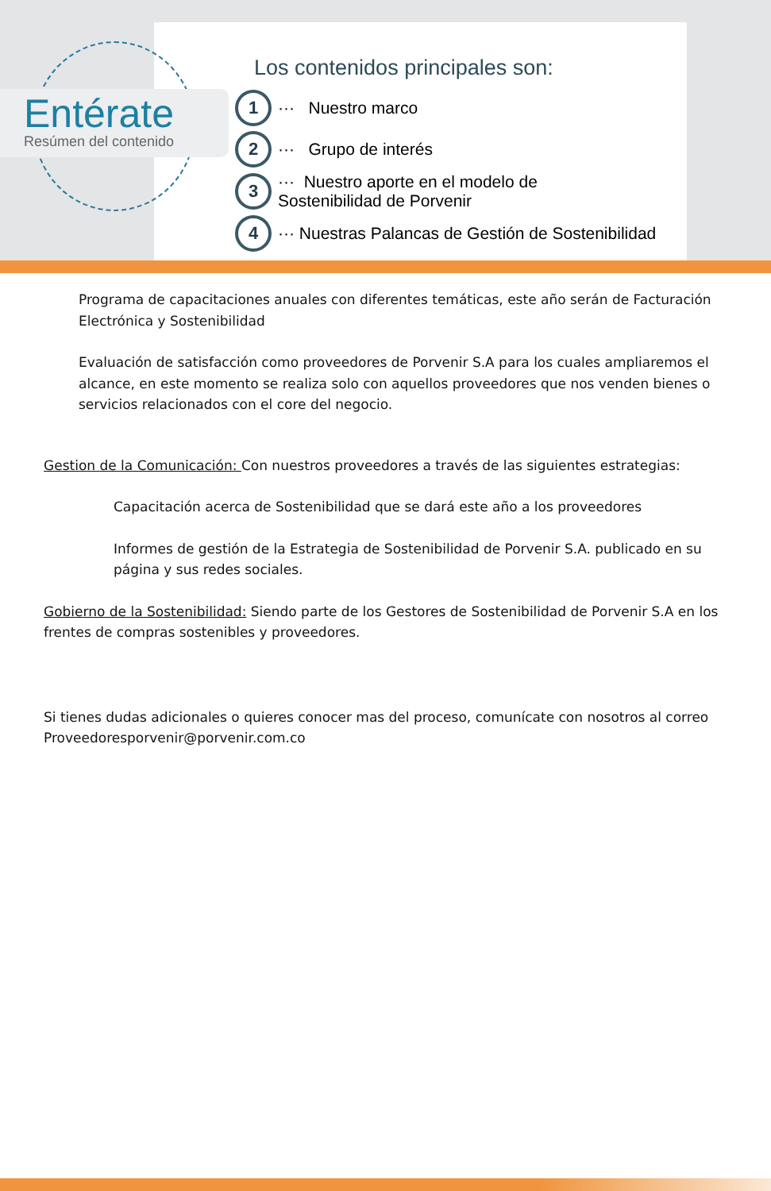Entérate
Resúmen del contenido
Los contenidos principales son:
1 ··· Nuestro marco
2 ··· Grupo de interés
3 ··· Nuestro aporte en el modelo de
Sostenibilidad de Porvenir
4 ··· Nuestras Palancas de Gestión de Sostenibilidad
Programa de capacitaciones anuales con diferentes temáticas, este año serán de Facturación Electrónica y Sostenibilidad
Evaluación de satisfacción como proveedores de Porvenir S.A para los cuales ampliaremos el alcance, en este momento se realiza solo con aquellos proveedores que nos venden bienes o servicios relacionados con el core del negocio.
Gestion de la Comunicación: Con nuestros proveedores a través de las siguientes estrategias:
Capacitación acerca de Sostenibilidad que se dará este año a los proveedores
Informes de gestión de la Estrategia de Sostenibilidad de Porvenir S.A. publicado en su página y sus redes sociales.
Gobierno de la Sostenibilidad: Siendo parte de los Gestores de Sostenibilidad de Porvenir S.A en los frentes de compras sostenibles y proveedores.
Si tienes dudas adicionales o quieres conocer mas del proceso, comunícate con nosotros al correo Proveedoresporvenir@porvenir.com.co